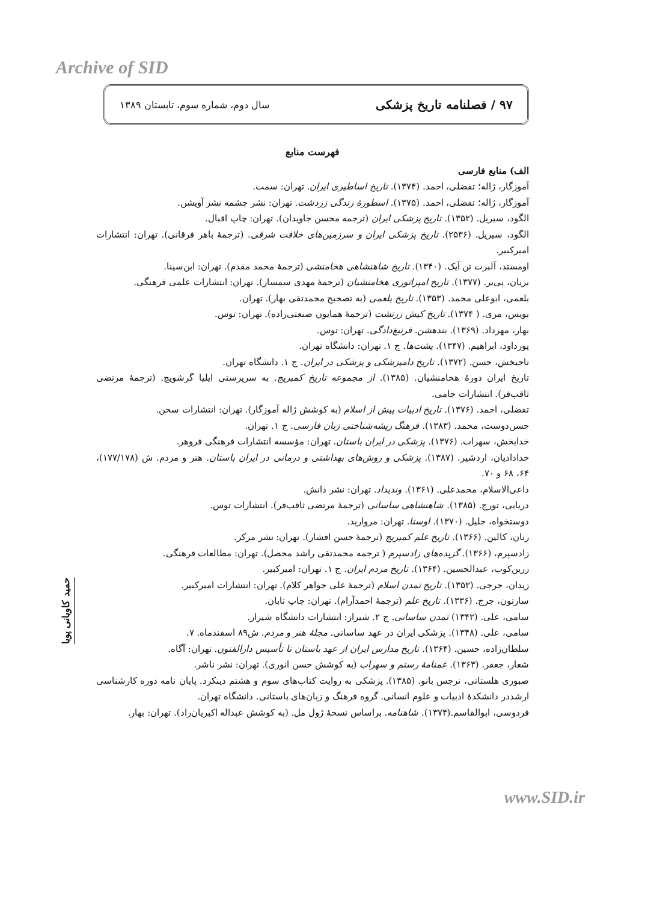Archive of SID
۹۷ / فصلنامه تاریخ پزشکی سال دوم، شماره سوم، تابستان ۱۳۸۹
فهرست منابع
الف) منابع فارسی
آموزگار، ژاله؛ تفضلی، احمد. (۱۳۷۴). تاریخ اساطیری ایران. تهران: سمت.
آموزگار، ژاله؛ تفضلی، احمد. (۱۳۷۵). اسطورهٔ زندگی زردشت. تهران: نشر چشمه نشر آویشن.
الگود، سیریل. (۱۳۵۲). تاریخ پزشکی ایران (ترجمه محسن جاویدان). تهران: چاپ اقبال.
الگود، سیریل. (۲۵۳۶). تاریخ پزشکی ایران و سرزمین‌های خلافت شرقی. (ترجمهٔ باهر فرقانی). تهران: انتشارات امیرکبیر.
اومستد، آلبرت تن آیک. (۱۳۴۰). تاریخ شاهنشاهی هخامنشی (ترجمهٔ محمد مقدم). تهران: ابن‌سینا.
بریان، پی‌یر. (۱۳۷۷). تاریخ امپراتوری هخامنشیان (ترجمهٔ مهدی سمسار). تهران: انتشارات علمی فرهنگی.
بلعمی، ابوعلی محمد. (۱۳۵۳). تاریخ بلعمی (به تصحیح محمدتقی بهار). تهران.
بویس، مری. ( ۱۳۷۴). تاریخ کیش زرتشت (ترجمهٔ همایون صنعتی‌زاده). تهران: توس.
بهار، مهرداد. (۱۳۶۹). بندهشن. فرنبغ‌دادگی. تهران: توس.
پورداود، ابراهیم. (۱۳۴۷). یشت‌ها. ج ۱. تهران: دانشگاه تهران.
تاجبخش، حسن. (۱۳۷۲). تاریخ دامپزشکی و پزشکی در ایران. ج ۱. دانشگاه تهران.
تاریخ ایران دورهٔ هخامنشیان. (۱۳۸۵). از مجموعه تاریخ کمبریج. به سرپرستی ایلیا گرشویچ. (ترجمهٔ مرتضی ثاقب‌فر). انتشارات جامی.
تفضلی، احمد. (۱۳۷۶). تاریخ ادبیات پیش از اسلام (به کوشش ژاله آموزگار). تهران: انتشارات سخن.
حسن‌دوست، محمد. (۱۳۸۳). فرهنگ ریشه‌شناختی زبان فارسی. ج ۱. تهران.
خدابخش، سهراب. (۱۳۷۶). پزشکی در ایران باستان. تهران: مؤسسه انتشارات فرهنگی فروهر.
خدادادیان، اردشیر. (۱۳۸۷). پزشکی و روش‌های بهداشتی و درمانی در ایران باستان. هنر و مردم. ش (۱۷۷/۱۷۸)، ۶۴، ۶۸ و ۷۰.
داعی‌الاسلام، محمدعلی. (۱۳۶۱). وندیداد. تهران: نشر دانش.
دریایی، تورج. (۱۳۸۵). شاهنشاهی ساسانی (ترجمهٔ مرتضی ثاقب‌فر). انتشارات توس.
دوستخواه، جلیل. (۱۳۷۰). اوستا. تهران: مروارید.
رنان، کالین. (۱۳۶۶). تاریخ علم کمبریج (ترجمهٔ حسن افشار). تهران: نشر مرکز.
زادسپرم، (۱۳۶۶). گزیده‌های زادسپرم ( ترجمه محمدتقی راشد محصل). تهران: مطالعات فرهنگی.
زرین‌کوب، عبدالحسین. (۱۳۶۴). تاریخ مردم ایران. ج ۱. تهران: امیرکبیر.
زیدان، جرجی. (۱۳۵۲). تاریخ تمدن اسلام (ترجمهٔ علی جواهر کلام). تهران: انتشارات امیرکبیر.
سارتون، جرج. (۱۳۳۶). تاریخ علم (ترجمهٔ احمدآرام). تهران: چاپ تابان.
سامی، علی. (۱۳۴۲) تمدن ساسانی. ج ۲. شیراز: انتشارات دانشگاه شیراز.
سامی، علی. (۱۳۴۸). پزشکی ایران در عهد ساسانی. مجلهٔ هنر و مردم. ش۸۹ اسفندماه. ۷.
سلطان‌زاده، حسین. (۱۳۶۴). تاریخ مدارس ایران از عهد باستان تا تأسیس دارالفنون. تهران: آگاه.
شعار، جعفر. (۱۳۶۳). غمنامهٔ رستم و سهراب (به کوشش حسن انوری). تهران: نشر ناشر.
صبوری هلستانی، نرجس بانو. (۱۳۸۵). پزشکی به روایت کتاب‌های سوم و هشتم دینکرد. پایان نامه دوره کارشناسی ارشددر دانشکدهٔ ادبیات و علوم انسانی. گروه فرهنگ و زبان‌های باستانی. دانشگاه تهران.
فردوسی، ابوالقاسم.(۱۳۷۴). شاهنامه. براساس نسخهٔ ژول مل. (به کوشش عبداله اکبریان‌راد). تهران: بهار.
حمید کاویانی پویا
www.SID.ir